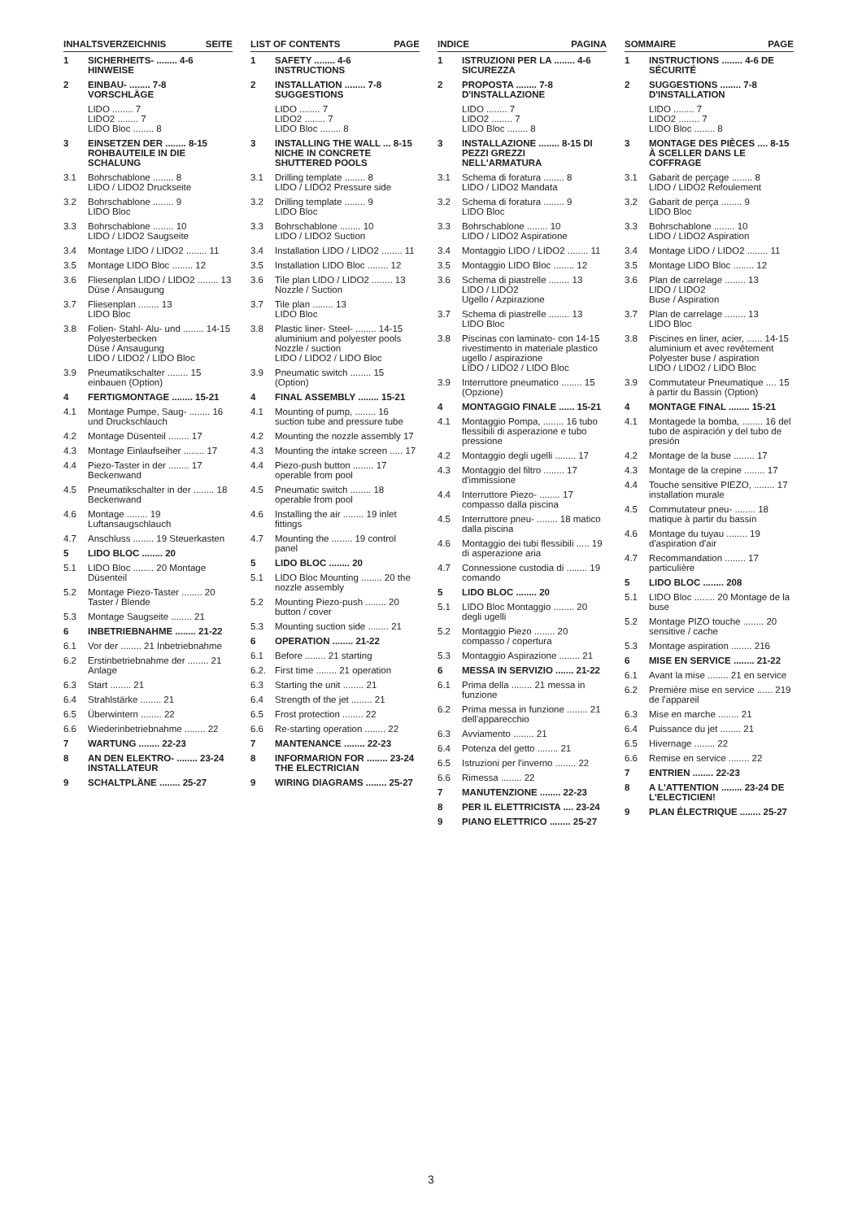INHALTSVERZEICHNIS SEITE
1 SICHERHEITS- ........ 4-6 HINWEISE
2 EINBAU- ........ 7-8 VORSCHLÄGE
LIDO ........ 7
LIDO2 ........ 7
LIDO Bloc ........ 8
3 EINSETZEN DER ........ 8-15 ROHBAUTEILE IN DIE SCHALUNG
3.1 Bohrschablone ........ 8
LIDO / LIDO2 Druckseite
3.2 Bohrschablone ........ 9
LIDO Bloc
3.3 Bohrschablone ........ 10
LIDO / LIDO2 Saugseite
3.4 Montage LIDO / LIDO2 ........ 11
3.5 Montage LIDO Bloc ........ 12
3.6 Fliesenplan LIDO / LIDO2 ........ 13
Düse / Ansaugung
3.7 Fliesenplan ........ 13
LIDO Bloc
3.8 Folien- Stahl- Alu- und ........ 14-15 Polyesterbecken
Düse / Ansaugung
LIDO / LIDO2 / LIDO Bloc
3.9 Pneumatikschalter ........ 15 einbauen (Option)
4 FERTIGMONTAGE ........ 15-21
4.1 Montage Pumpe, Saug- ........ 16 und Druckschlauch
4.2 Montage Düsenteil ........ 17
4.3 Montage Einlaufseiher ........ 17
4.4 Piezo-Taster in der ........ 17 Beckenwand
4.5 Pneumatikschalter in der ........ 18 Beckenwand
4.6 Montage ........ 19 Luftansaugschlauch
4.7 Anschluss ........ 19 Steuerkasten
5 LIDO BLOC ........ 20
5.1 LIDO Bloc ........ 20 Montage Düsenteil
5.2 Montage Piezo-Taster ........ 20 Taster / Blende
5.3 Montage Saugseite ........ 21
6 INBETRIEBNAHME ........ 21-22
6.1 Vor der ........ 21 Inbetriebnahme
6.2 Erstinbetriebnahme der ........ 21 Anlage
6.3 Start ........ 21
6.4 Strahlstärke ........ 21
6.5 Überwintern ........ 22
6.6 Wiederinbetriebnahme ........ 22
7 WARTUNG ........ 22-23
8 AN DEN ELEKTRO- ........ 23-24 INSTALLATEUR
9 SCHALTPLÄNE ........ 25-27
LIST OF CONTENTS PAGE
1 SAFETY ........ 4-6 INSTRUCTIONS
2 INSTALLATION ........ 7-8 SUGGESTIONS
LIDO ........ 7
LIDO2 ........ 7
LIDO Bloc ........ 8
3 INSTALLING THE WALL ... 8-15 NICHE IN CONCRETE SHUTTERED POOLS
3.1 Drilling template ........ 8
LIDO / LIDO2 Pressure side
3.2 Drilling template ........ 9
LIDO Bloc
3.3 Bohrschablone ........ 10
LIDO / LIDO2 Suction
3.4 Installation LIDO / LIDO2 ........ 11
3.5 Installation LIDO Bloc ........ 12
3.6 Tile plan LIDO / LIDO2 ........ 13
Nozzle / Suction
3.7 Tile plan ........ 13
LIDO Bloc
3.8 Plastic liner- Steel- ........ 14-15 aluminium and polyester pools
Nozzle / suction
LIDO / LIDO2 / LIDO Bloc
3.9 Pneumatic switch ........ 15 (Option)
4 FINAL ASSEMBLY ........ 15-21
4.1 Mounting of pump, ........ 16 suction tube and pressure tube
4.2 Mounting the nozzle assembly 17
4.3 Mounting the intake screen ..... 17
4.4 Piezo-push button ........ 17 operable from pool
4.5 Pneumatic switch ........ 18 operable from pool
4.6 Installing the air ........ 19 inlet fittings
4.7 Mounting the ........ 19 control panel
5 LIDO BLOC ........ 20
5.1 LIDO Bloc Mounting ........ 20 the nozzle assembly
5.2 Mounting Piezo-push ........ 20 button / cover
5.3 Mounting suction side ........ 21
6 OPERATION ........ 21-22
6.1 Before ........ 21 starting
6.2. First time ........ 21 operation
6.3 Starting the unit ........ 21
6.4 Strength of the jet ........ 21
6.5 Frost protection ........ 22
6.6 Re-starting operation ........ 22
7 MANTENANCE ........ 22-23
8 INFORMARION FOR ........ 23-24 THE ELECTRICIAN
9 WIRING DIAGRAMS ........ 25-27
INDICE PAGINA
1 ISTRUZIONI PER LA ........ 4-6 SICUREZZA
2 PROPOSTA ........ 7-8 D'INSTALLAZIONE
LIDO ........ 7
LIDO2 ........ 7
LIDO Bloc ........ 8
3 INSTALLAZIONE ........ 8-15 DI PEZZI GREZZI NELL'ARMATURA
3.1 Schema di foratura ........ 8
LIDO / LIDO2 Mandata
3.2 Schema di foratura ........ 9
LIDO Bloc
3.3 Bohrschablone ........ 10
LIDO / LIDO2 Aspiratione
3.4 Montaggio LIDO / LIDO2 ........ 11
3.5 Montaggio LIDO Bloc ........ 12
3.6 Schema di piastrelle ........ 13
LIDO / LIDO2
Ugello / Azpirazione
3.7 Schema di piastrelle ........ 13
LIDO Bloc
3.8 Piscinas con laminato- con 14-15 rivestimento in materiale plastico ugello / aspirazione
LIDO / LIDO2 / LIDO Bloc
3.9 Interruttore pneumatico ........ 15 (Opzione)
4 MONTAGGIO FINALE ...... 15-21
4.1 Montaggio Pompa, ........ 16 tubo flessibili di asperazione e tubo pressione
4.2 Montaggio degli ugelli ........ 17
4.3 Montaggio del filtro ........ 17 d'immissione
4.4 Interruttore Piezo- ........ 17 compasso dalla piscina
4.5 Interruttore pneu- ........ 18 matico dalla piscina
4.6 Montaggio dei tubi flessibili ..... 19 di asperazione aria
4.7 Connessione custodia di ........ 19 comando
5 LIDO BLOC ........ 20
5.1 LIDO Bloc Montaggio ........ 20 degli ugelli
5.2 Montaggio Piezo ........ 20 compasso / copertura
5.3 Montaggio Aspirazione ........ 21
6 MESSA IN SERVIZIO ....... 21-22
6.1 Prima della ........ 21 messa in funzione
6.2 Prima messa in funzione ........ 21 dell'apparecchio
6.3 Avviamento ........ 21
6.4 Potenza del getto ........ 21
6.5 Istruzioni per l'inverno ........ 22
6.6 Rimessa ........ 22
7 MANUTENZIONE ........ 22-23
8 PER IL ELETTRICISTA .... 23-24
9 PIANO ELETTRICO ........ 25-27
SOMMAIRE PAGE
1 INSTRUCTIONS ........ 4-6 DE SÉCURITÉ
2 SUGGESTIONS ........ 7-8 D'INSTALLATION
LIDO ........ 7
LIDO2 ........ 7
LIDO Bloc ........ 8
3 MONTAGE DES PIÈCES .... 8-15 À SCELLER DANS LE COFFRAGE
3.1 Gabarit de perçage ........ 8
LIDO / LIDO2 Refoulement
3.2 Gabarit de perça ........ 9
LIDO Bloc
3.3 Bohrschablone ........ 10
LIDO / LIDO2 Aspiration
3.4 Montage LIDO / LIDO2 ........ 11
3.5 Montage LIDO Bloc ........ 12
3.6 Plan de carrelage ........ 13
LIDO / LIDO2
Buse / Aspiration
3.7 Plan de carrelage ........ 13
LIDO Bloc
3.8 Piscines en liner, acier, ...... 14-15 aluminium et avec revêtement Polyester buse / aspiration
LIDO / LIDO2 / LIDO Bloc
3.9 Commutateur Pneumatique .... 15 à partir du Bassin (Option)
4 MONTAGE FINAL ........ 15-21
4.1 Montagede la bomba, ........ 16 del tubo de aspiración y del tubo de presión
4.2 Montage de la buse ........ 17
4.3 Montage de la crepine ........ 17
4.4 Touche sensitive PIEZO, ........ 17 installation murale
4.5 Commutateur pneu- ........ 18 matique à partir du bassin
4.6 Montage du tuyau ........ 19 d'aspiration d'air
4.7 Recommandation ........ 17 particulière
5 LIDO BLOC ........ 208
5.1 LIDO Bloc ........ 20 Montage de la buse
5.2 Montage PIZO touche ........ 20 sensitive / cache
5.3 Montage aspiration ........ 216
6 MISE EN SERVICE ........ 21-22
6.1 Avant la mise ........ 21 en service
6.2 Première mise en service ...... 219 de l'appareil
6.3 Mise en marche ........ 21
6.4 Puissance du jet ........ 21
6.5 Hivernage ........ 22
6.6 Remise en service ........ 22
7 ENTRIEN ........ 22-23
8 A L'ATTENTION ........ 23-24 DE L'ELECTICIEN!
9 PLAN ÉLECTRIQUE ........ 25-27
3